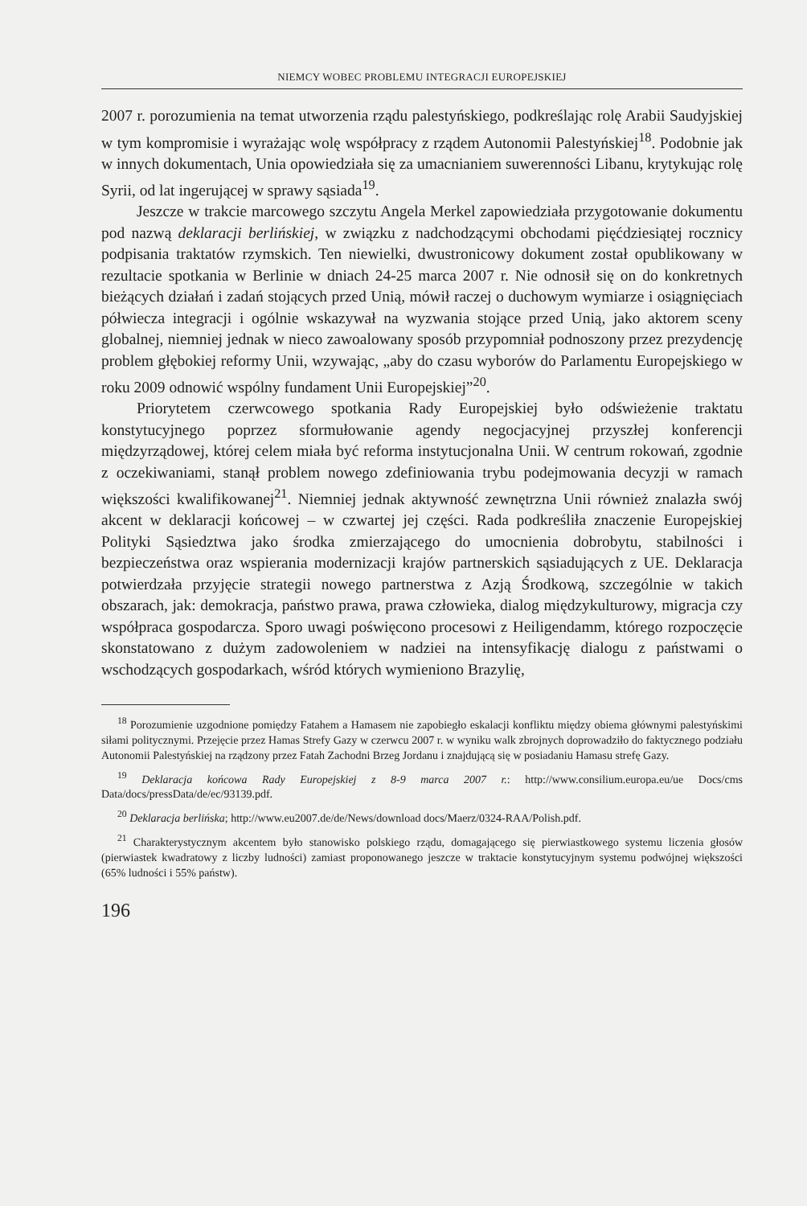NIEMCY WOBEC PROBLEMU INTEGRACJI EUROPEJSKIEJ
2007 r. porozumienia na temat utworzenia rządu palestyńskiego, podkreślając rolę Arabii Saudyjskiej w tym kompromisie i wyrażając wolę współpracy z rządem Autonomii Palestyńskiej<sup>18</sup>. Podobnie jak w innych dokumentach, Unia opowiedziała się za umacnianiem suwerenności Libanu, krytykując rolę Syrii, od lat ingerującej w sprawy sąsiada<sup>19</sup>.
Jeszcze w trakcie marcowego szczytu Angela Merkel zapowiedziała przygotowanie dokumentu pod nazwą deklaracji berlińskiej, w związku z nadchodzącymi obchodami pięćdziesiątej rocznicy podpisania traktatów rzymskich. Ten niewielki, dwustronicowy dokument został opublikowany w rezultacie spotkania w Berlinie w dniach 24-25 marca 2007 r. Nie odnosił się on do konkretnych bieżących działań i zadań stojących przed Unią, mówił raczej o duchowym wymiarze i osiągnięciach półwiecza integracji i ogólnie wskazywał na wyzwania stojące przed Unią, jako aktorem sceny globalnej, niemniej jednak w nieco zawoalowany sposób przypomniał podnoszony przez prezydencję problem głębokiej reformy Unii, wzywając, „aby do czasu wyborów do Parlamentu Europejskiego w roku 2009 odnowić wspólny fundament Unii Europejskiej”<sup>20</sup>.
Priorytetem czerwcowego spotkania Rady Europejskiej było odświeżenie traktatu konstytucyjnego poprzez sformułowanie agendy negocjacyjnej przyszłej konferencji międzyrządowej, której celem miała być reforma instytucjonalna Unii. W centrum rokowań, zgodnie z oczekiwaniami, stanął problem nowego zdefiniowania trybu podejmowania decyzji w ramach większości kwalifikowanej<sup>21</sup>. Niemniej jednak aktywność zewnętrzna Unii również znalazła swój akcent w deklaracji końcowej – w czwartej jej części. Rada podkreśliła znaczenie Europejskiej Polityki Sąsiedztwa jako środka zmierzającego do umocnienia dobrobytu, stabilności i bezpieczeństwa oraz wspierania modernizacji krajów partnerskich sąsiadujących z UE. Deklaracja potwierdzała przyjęcie strategii nowego partnerstwa z Azją Środkową, szczególnie w takich obszarach, jak: demokracja, państwo prawa, prawa człowieka, dialog międzykulturowy, migracja czy współpraca gospodarcza. Sporo uwagi poświęcono procesowi z Heiligendamm, którego rozpoczęcie skonstatowano z dużym zadowoleniem w nadziei na intensyfikację dialogu z państwami o wschodzących gospodarkach, wśród których wymieniono Brazylię,
<sup>18</sup> Porozumienie uzgodnione pomiędzy Fatahem a Hamasem nie zapobiegło eskalacji konfliktu między obiema głównymi palestyńskimi siłami politycznymi. Przejęcie przez Hamas Strefy Gazy w czerwcu 2007 r. w wyniku walk zbrojnych doprowadziło do faktycznego podziału Autonomii Palestyńskiej na rządzony przez Fatah Zachodni Brzeg Jordanu i znajdującą się w posiadaniu Hamasu strefę Gazy.
<sup>19</sup> Deklaracja końcowa Rady Europejskiej z 8-9 marca 2007 r.: http://www.consilium.europa.eu/ue Docs/cms Data/docs/pressData/de/ec/93139.pdf.
<sup>20</sup> Deklaracja berlińska; http://www.eu2007.de/de/News/download docs/Maerz/0324-RAA/Polish.pdf.
<sup>21</sup> Charakterystycznym akcentem było stanowisko polskiego rządu, domagającego się pierwiastkowego systemu liczenia głosów (pierwiastek kwadratowy z liczby ludności) zamiast proponowanego jeszcze w traktacie konstytucyjnym systemu podwójnej większości (65% ludności i 55% państw).
196